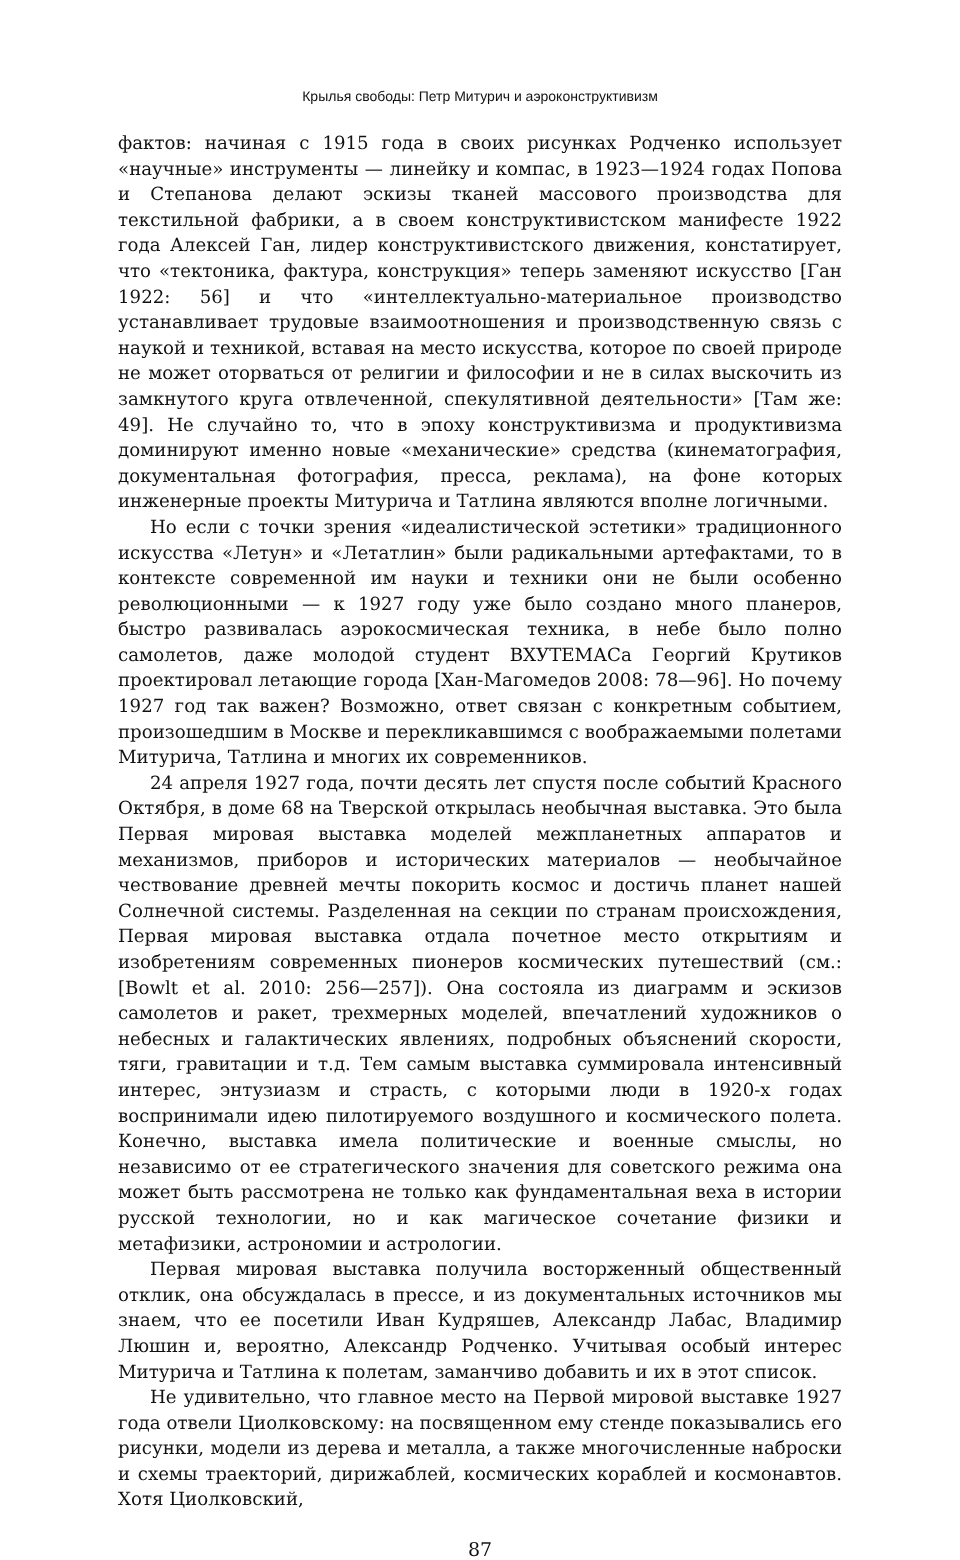Крылья свободы: Петр Митурич и аэроконструктивизм
фактов: начиная с 1915 года в своих рисунках Родченко использует «научные» инструменты — линейку и компас, в 1923—1924 годах Попова и Степанова делают эскизы тканей массового производства для текстильной фабрики, а в своем конструктивистском манифесте 1922 года Алексей Ган, лидер конструктивистского движения, констатирует, что «тектоника, фактура, конструкция» теперь заменяют искусство [Ган 1922: 56] и что «интеллектуально-материальное производство устанавливает трудовые взаимоотношения и производственную связь с наукой и техникой, вставая на место искусства, которое по своей природе не может оторваться от религии и философии и не в силах выскочить из замкнутого круга отвлеченной, спекулятивной деятельности» [Там же: 49]. Не случайно то, что в эпоху конструктивизма и продуктивизма доминируют именно новые «механические» средства (кинематография, документальная фотография, пресса, реклама), на фоне которых инженерные проекты Митурича и Татлина являются вполне логичными.
Но если с точки зрения «идеалистической эстетики» традиционного искусства «Летун» и «Летатлин» были радикальными артефактами, то в контексте современной им науки и техники они не были особенно революционными — к 1927 году уже было создано много планеров, быстро развивалась аэрокосмическая техника, в небе было полно самолетов, даже молодой студент ВХУТЕМАСа Георгий Крутиков проектировал летающие города [Хан-Магомедов 2008: 78—96]. Но почему 1927 год так важен? Возможно, ответ связан с конкретным событием, произошедшим в Москве и перекликавшимся с воображаемыми полетами Митурича, Татлина и многих их современников.
24 апреля 1927 года, почти десять лет спустя после событий Красного Октября, в доме 68 на Тверской открылась необычная выставка. Это была Первая мировая выставка моделей межпланетных аппаратов и механизмов, приборов и исторических материалов — необычайное чествование древней мечты покорить космос и достичь планет нашей Солнечной системы. Разделенная на секции по странам происхождения, Первая мировая выставка отдала почетное место открытиям и изобретениям современных пионеров космических путешествий (см.: [Bowlt et al. 2010: 256—257]). Она состояла из диаграмм и эскизов самолетов и ракет, трехмерных моделей, впечатлений художников о небесных и галактических явлениях, подробных объяснений скорости, тяги, гравитации и т.д. Тем самым выставка суммировала интенсивный интерес, энтузиазм и страсть, с которыми люди в 1920-х годах воспринимали идею пилотируемого воздушного и космического полета. Конечно, выставка имела политические и военные смыслы, но независимо от ее стратегического значения для советского режима она может быть рассмотрена не только как фундаментальная веха в истории русской технологии, но и как магическое сочетание физики и метафизики, астрономии и астрологии.
Первая мировая выставка получила восторженный общественный отклик, она обсуждалась в прессе, и из документальных источников мы знаем, что ее посетили Иван Кудряшев, Александр Лабас, Владимир Люшин и, вероятно, Александр Родченко. Учитывая особый интерес Митурича и Татлина к полетам, заманчиво добавить и их в этот список.
Не удивительно, что главное место на Первой мировой выставке 1927 года отвели Циолковскому: на посвященном ему стенде показывались его рисунки, модели из дерева и металла, а также многочисленные наброски и схемы траекторий, дирижаблей, космических кораблей и космонавтов. Хотя Циолковский,
87